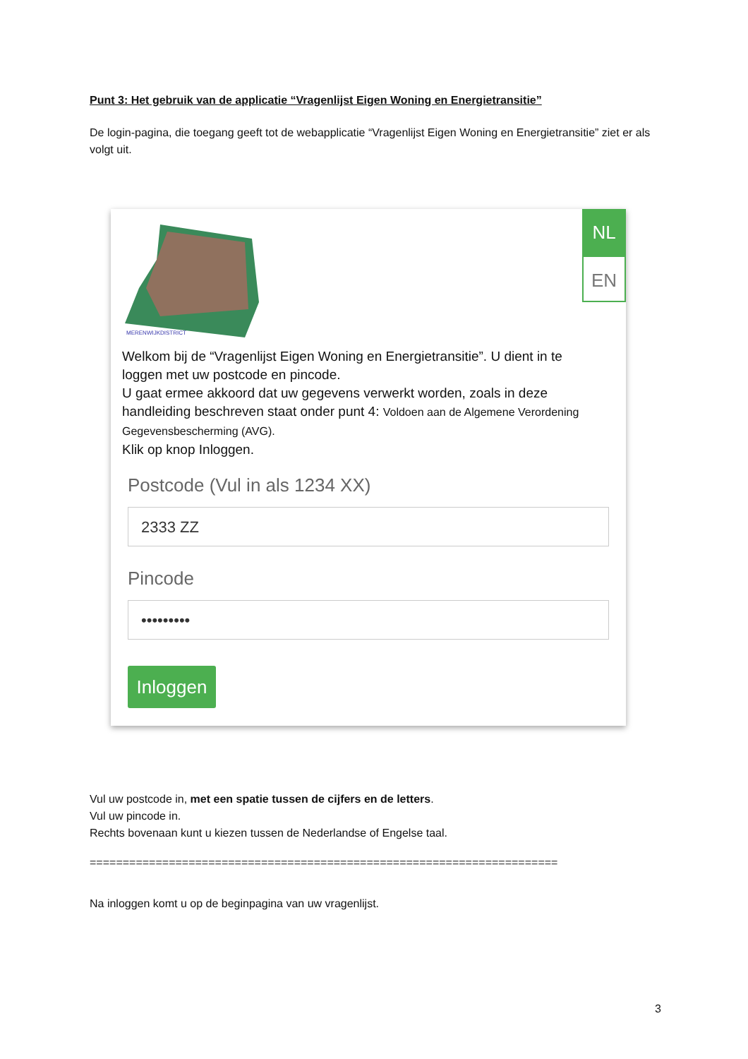Punt 3: Het gebruik van de applicatie “Vragenlijst Eigen Woning en Energietransitie”
De login-pagina, die toegang geeft tot de webapplicatie “Vragenlijst Eigen Woning en Energietransitie” ziet er als volgt uit.
MERENWIJKDISTRICT
NL
EN
Welkom bij de “Vragenlijst Eigen Woning en Energietransitie”. U dient in te loggen met uw postcode en pincode.
U gaat ermee akkoord dat uw gegevens verwerkt worden, zoals in deze handleiding beschreven staat onder punt 4: Voldoen aan de Algemene Verordening Gegevensbescherming (AVG).
Klik op knop Inloggen.
Postcode (Vul in als 1234 XX)
2333 ZZ
Pincode
•••••••••
Inloggen
Vul uw postcode in, met een spatie tussen de cijfers en de letters.
Vul uw pincode in.
Rechts bovenaan kunt u kiezen tussen de Nederlandse of Engelse taal.
=======================================================================
Na inloggen komt u op de beginpagina van uw vragenlijst.
3